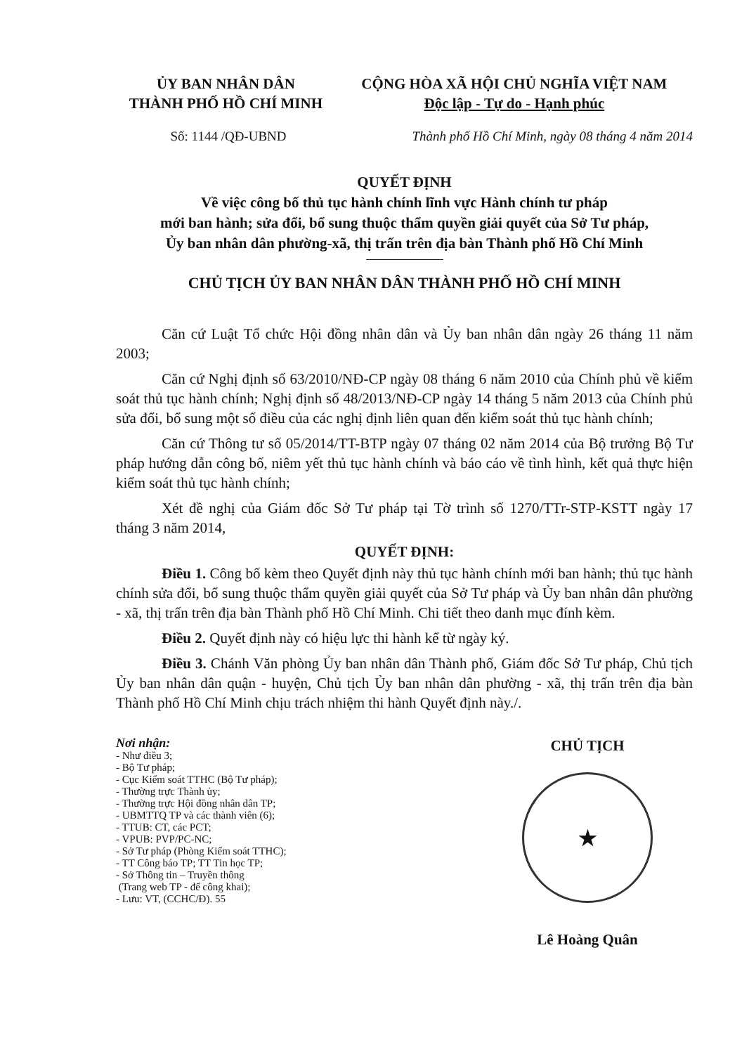ỦY BAN NHÂN DÂN
THÀNH PHỐ HỒ CHÍ MINH
CỘNG HÒA XÃ HỘI CHỦ NGHĨA VIỆT NAM
Độc lập - Tự do - Hạnh phúc
Số: 1144 /QĐ-UBND Thành phố Hồ Chí Minh, ngày 08 tháng 4 năm 2014
QUYẾT ĐỊNH
Về việc công bố thủ tục hành chính lĩnh vực Hành chính tư pháp
mới ban hành; sửa đổi, bổ sung thuộc thẩm quyền giải quyết của Sở Tư pháp,
Ủy ban nhân dân phường-xã, thị trấn trên địa bàn Thành phố Hồ Chí Minh
CHỦ TỊCH ỦY BAN NHÂN DÂN THÀNH PHỐ HỒ CHÍ MINH
Căn cứ Luật Tổ chức Hội đồng nhân dân và Ủy ban nhân dân ngày 26 tháng 11 năm 2003;
Căn cứ Nghị định số 63/2010/NĐ-CP ngày 08 tháng 6 năm 2010 của Chính phủ về kiểm soát thủ tục hành chính; Nghị định số 48/2013/NĐ-CP ngày 14 tháng 5 năm 2013 của Chính phủ sửa đổi, bổ sung một số điều của các nghị định liên quan đến kiểm soát thủ tục hành chính;
Căn cứ Thông tư số 05/2014/TT-BTP ngày 07 tháng 02 năm 2014 của Bộ trưởng Bộ Tư pháp hướng dẫn công bố, niêm yết thủ tục hành chính và báo cáo về tình hình, kết quả thực hiện kiểm soát thủ tục hành chính;
Xét đề nghị của Giám đốc Sở Tư pháp tại Tờ trình số 1270/TTr-STP-KSTT ngày 17 tháng 3 năm 2014,
QUYẾT ĐỊNH:
Điều 1. Công bố kèm theo Quyết định này thủ tục hành chính mới ban hành; thủ tục hành chính sửa đổi, bổ sung thuộc thẩm quyền giải quyết của Sở Tư pháp và Ủy ban nhân dân phường - xã, thị trấn trên địa bàn Thành phố Hồ Chí Minh. Chi tiết theo danh mục đính kèm.
Điều 2. Quyết định này có hiệu lực thi hành kể từ ngày ký.
Điều 3. Chánh Văn phòng Ủy ban nhân dân Thành phố, Giám đốc Sở Tư pháp, Chủ tịch Ủy ban nhân dân quận - huyện, Chủ tịch Ủy ban nhân dân phường - xã, thị trấn trên địa bàn Thành phố Hồ Chí Minh chịu trách nhiệm thi hành Quyết định này./.
Nơi nhận:
- Như điều 3;
- Bộ Tư pháp;
- Cục Kiểm soát TTHC (Bộ Tư pháp);
- Thường trực Thành ủy;
- Thường trực Hội đồng nhân dân TP;
- UBMTTQ TP và các thành viên (6);
- TTUB: CT, các PCT;
- VPUB: PVP/PC-NC;
- Sở Tư pháp (Phòng Kiểm soát TTHC);
- TT Công báo TP; TT Tin học TP;
- Sở Thông tin – Truyền thông
(Trang web TP - để công khai);
- Lưu: VT, (CCHC/Đ). 55
CHỦ TỊCH
★
Lê Hoàng Quân